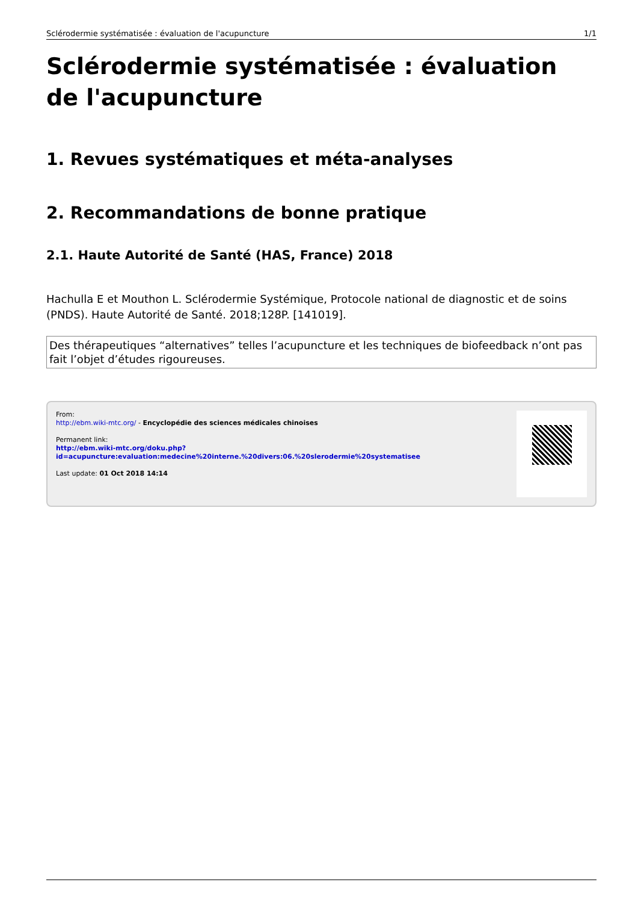Sclérodermie systématisée : évaluation de l'acupuncture 1/1
Sclérodermie systématisée : évaluation de l'acupuncture
1. Revues systématiques et méta-analyses
2. Recommandations de bonne pratique
2.1. Haute Autorité de Santé (HAS, France) 2018
Hachulla E et Mouthon L. Sclérodermie Systémique, Protocole national de diagnostic et de soins (PNDS). Haute Autorité de Santé. 2018;128P. [141019].
Des thérapeutiques “alternatives” telles l’acupuncture et les techniques de biofeedback n’ont pas fait l’objet d’études rigoureuses.
From:
http://ebm.wiki-mtc.org/ - Encyclopédie des sciences médicales chinoises
Permanent link:
http://ebm.wiki-mtc.org/doku.php?id=acupuncture:evaluation:medecine%20interne.%20divers:06.%20slerodermie%20systematisee
Last update: 01 Oct 2018 14:14